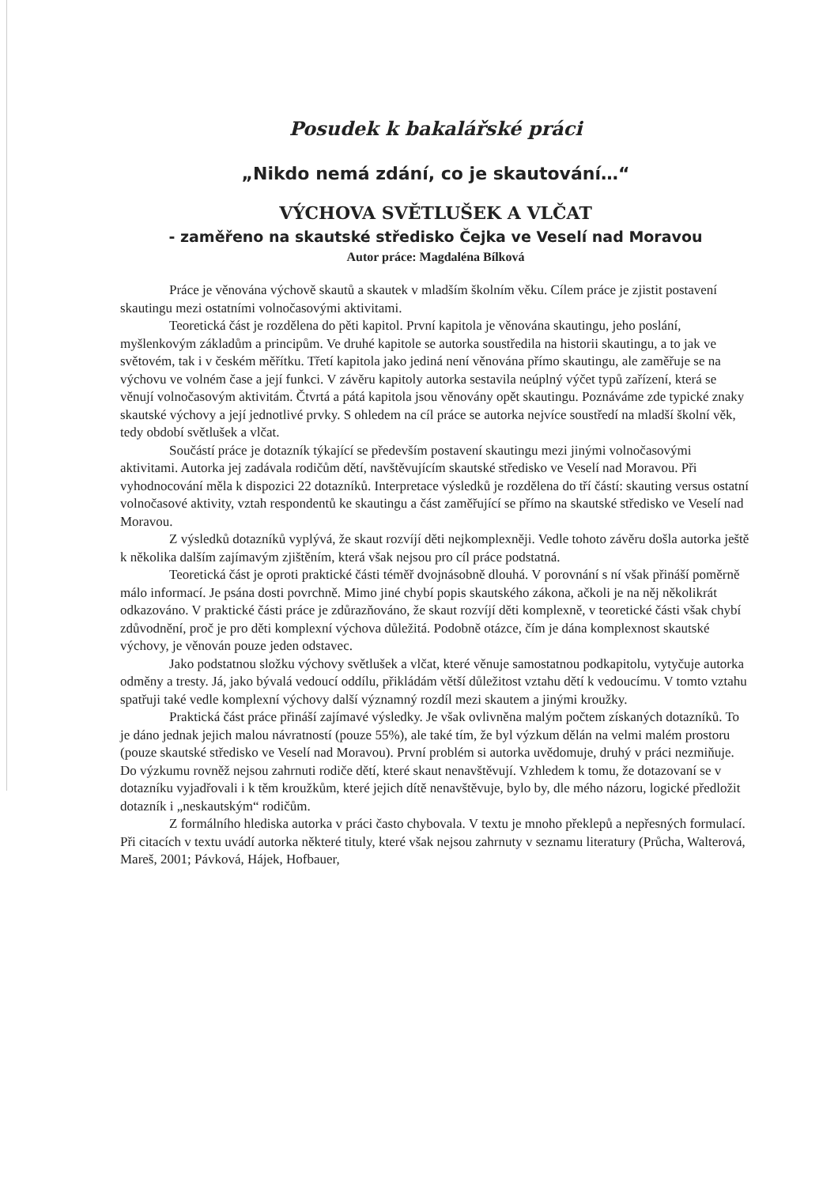Posudek k bakalářské práci
„Nikdo nemá zdání, co je skautování…“
VÝCHOVA SVĚTLUŠEK A VLČAT
- zaměřeno na skautské středisko Čejka ve Veselí nad Moravou
Autor práce: Magdaléna Bílková
Práce je věnována výchově skautů a skautek v mladším školním věku. Cílem práce je zjistit postavení skautingu mezi ostatními volnočasovými aktivitami.
Teoretická část je rozdělena do pěti kapitol. První kapitola je věnována skautingu, jeho poslání, myšlenkovým základům a principům. Ve druhé kapitole se autorka soustředila na historii skautingu, a to jak ve světovém, tak i v českém měřítku. Třetí kapitola jako jediná není věnována přímo skautingu, ale zaměřuje se na výchovu ve volném čase a její funkci. V závěru kapitoly autorka sestavila neúplný výčet typů zařízení, která se věnují volnočasovým aktivitám. Čtvrtá a pátá kapitola jsou věnovány opět skautingu. Poznáváme zde typické znaky skautské výchovy a její jednotlivé prvky. S ohledem na cíl práce se autorka nejvíce soustředí na mladší školní věk, tedy období světlušek a vlčat.
Součástí práce je dotazník týkající se především postavení skautingu mezi jinými volnočasovými aktivitami. Autorka jej zadávala rodičům dětí, navštěvujícím skautské středisko ve Veselí nad Moravou. Při vyhodnocování měla k dispozici 22 dotazníků. Interpretace výsledků je rozdělena do tří částí: skauting versus ostatní volnočasové aktivity, vztah respondentů ke skautingu a část zaměřující se přímo na skautské středisko ve Veselí nad Moravou.
Z výsledků dotazníků vyplývá, že skaut rozvíjí děti nejkomplexněji. Vedle tohoto závěru došla autorka ještě k několika dalším zajímavým zjištěním, která však nejsou pro cíl práce podstatná.
Teoretická část je oproti praktické části téměř dvojnásobně dlouhá. V porovnání s ní však přináší poměrně málo informací. Je psána dosti povrchně. Mimo jiné chybí popis skautského zákona, ačkoli je na něj několikrát odkazováno. V praktické části práce je zdůrazňováno, že skaut rozvíjí děti komplexně, v teoretické části však chybí zdůvodnění, proč je pro děti komplexní výchova důležitá. Podobně otázce, čím je dána komplexnost skautské výchovy, je věnován pouze jeden odstavec.
Jako podstatnou složku výchovy světlušek a vlčat, které věnuje samostatnou podkapitolu, vytyčuje autorka odměny a tresty. Já, jako bývalá vedoucí oddílu, přikládám větší důležitost vztahu dětí k vedoucímu. V tomto vztahu spatřuji také vedle komplexní výchovy další významný rozdíl mezi skautem a jinými kroužky.
Praktická část práce přináší zajímavé výsledky. Je však ovlivněna malým počtem získaných dotazníků. To je dáno jednak jejich malou návratností (pouze 55%), ale také tím, že byl výzkum dělán na velmi malém prostoru (pouze skautské středisko ve Veselí nad Moravou). První problém si autorka uvědomuje, druhý v práci nezmiňuje. Do výzkumu rovněž nejsou zahrnuti rodiče dětí, které skaut nenavštěvují. Vzhledem k tomu, že dotazovaní se v dotazníku vyjadřovali i k těm kroužkům, které jejich dítě nenavštěvuje, bylo by, dle mého názoru, logické předložit dotazník i „neskautským“ rodičům.
Z formálního hlediska autorka v práci často chybovala. V textu je mnoho překlepů a nepřesných formulací. Při citacích v textu uvádí autorka některé tituly, které však nejsou zahrnuty v seznamu literatury (Průcha, Walterová, Mareš, 2001; Pávková, Hájek, Hofbauer,